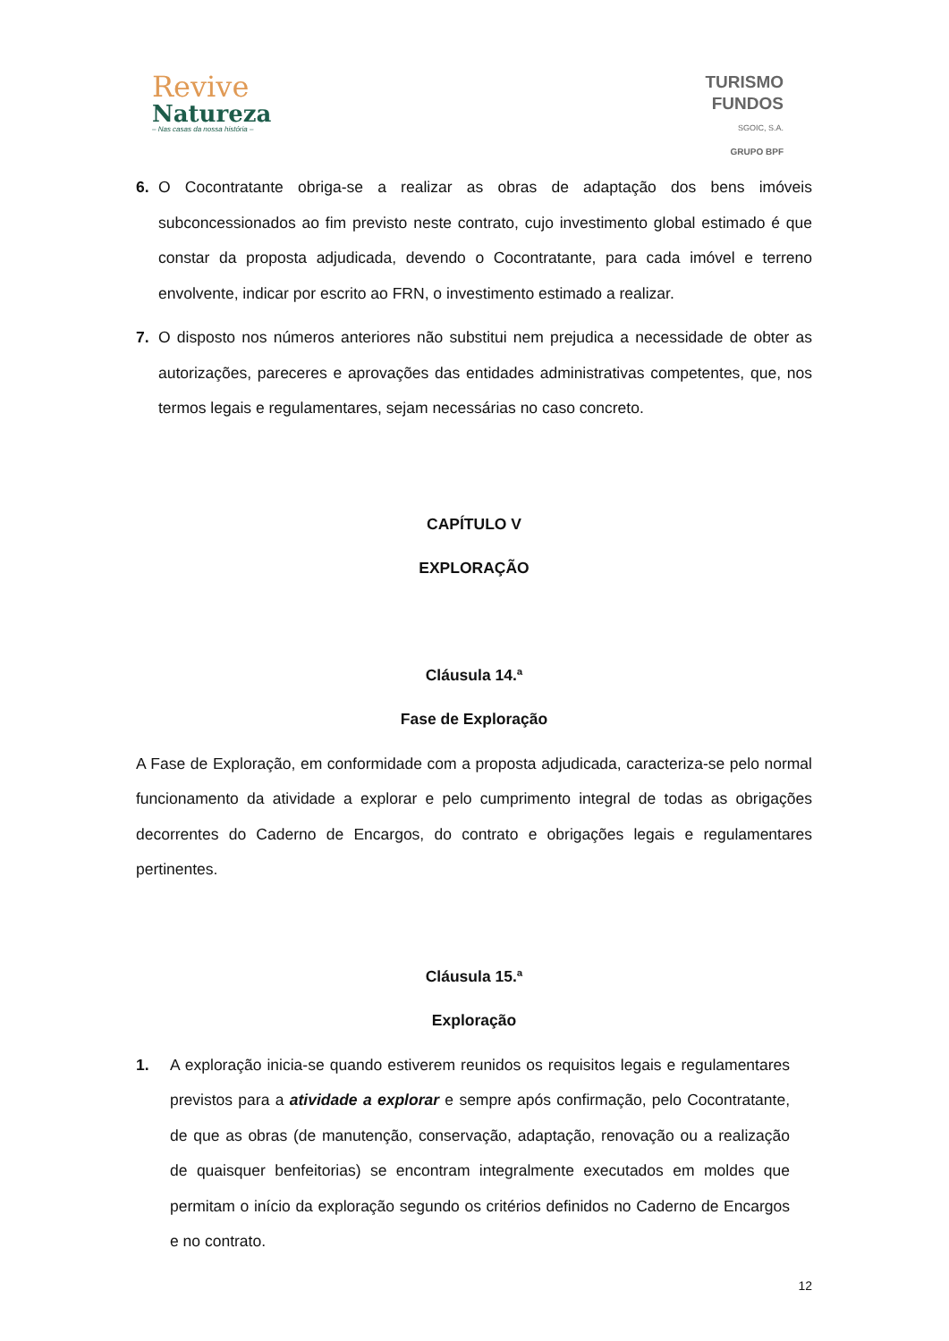Revive
Natureza
– Nas casas da nossa história –
TURISMO
FUNDOS
SGOIC, S.A.
GRUPO BPF
6. O Cocontratante obriga-se a realizar as obras de adaptação dos bens imóveis subconcessionados ao fim previsto neste contrato, cujo investimento global estimado é que constar da proposta adjudicada, devendo o Cocontratante, para cada imóvel e terreno envolvente, indicar por escrito ao FRN, o investimento estimado a realizar.
7. O disposto nos números anteriores não substitui nem prejudica a necessidade de obter as autorizações, pareceres e aprovações das entidades administrativas competentes, que, nos termos legais e regulamentares, sejam necessárias no caso concreto.
CAPÍTULO V
EXPLORAÇÃO
Cláusula 14.ª
Fase de Exploração
A Fase de Exploração, em conformidade com a proposta adjudicada, caracteriza-se pelo normal funcionamento da atividade a explorar e pelo cumprimento integral de todas as obrigações decorrentes do Caderno de Encargos, do contrato e obrigações legais e regulamentares pertinentes.
Cláusula 15.ª
Exploração
1. A exploração inicia-se quando estiverem reunidos os requisitos legais e regulamentares previstos para a atividade a explorar e sempre após confirmação, pelo Cocontratante, de que as obras (de manutenção, conservação, adaptação, renovação ou a realização de quaisquer benfeitorias) se encontram integralmente executados em moldes que permitam o início da exploração segundo os critérios definidos no Caderno de Encargos e no contrato.
12